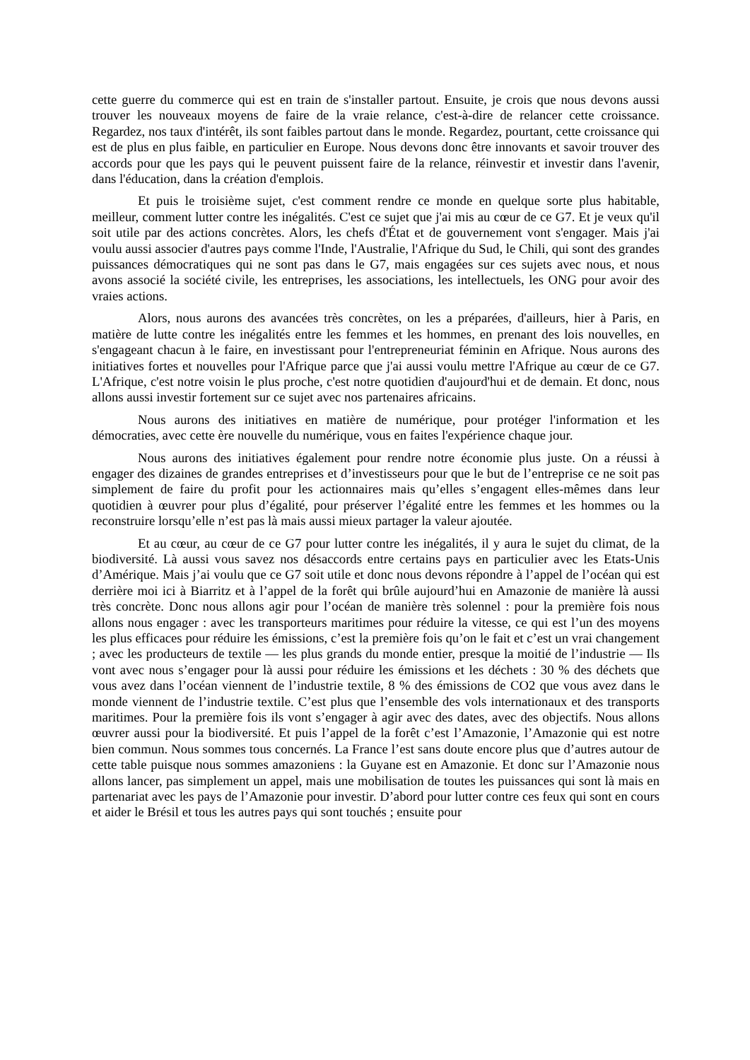cette guerre du commerce qui est en train de s'installer partout. Ensuite, je crois que nous devons aussi trouver les nouveaux moyens de faire de la vraie relance, c'est-à-dire de relancer cette croissance. Regardez, nos taux d'intérêt, ils sont faibles partout dans le monde. Regardez, pourtant, cette croissance qui est de plus en plus faible, en particulier en Europe. Nous devons donc être innovants et savoir trouver des accords pour que les pays qui le peuvent puissent faire de la relance, réinvestir et investir dans l'avenir, dans l'éducation, dans la création d'emplois.
Et puis le troisième sujet, c'est comment rendre ce monde en quelque sorte plus habitable, meilleur, comment lutter contre les inégalités. C'est ce sujet que j'ai mis au cœur de ce G7. Et je veux qu'il soit utile par des actions concrètes. Alors, les chefs d'État et de gouvernement vont s'engager. Mais j'ai voulu aussi associer d'autres pays comme l'Inde, l'Australie, l'Afrique du Sud, le Chili, qui sont des grandes puissances démocratiques qui ne sont pas dans le G7, mais engagées sur ces sujets avec nous, et nous avons associé la société civile, les entreprises, les associations, les intellectuels, les ONG pour avoir des vraies actions.
Alors, nous aurons des avancées très concrètes, on les a préparées, d'ailleurs, hier à Paris, en matière de lutte contre les inégalités entre les femmes et les hommes, en prenant des lois nouvelles, en s'engageant chacun à le faire, en investissant pour l'entrepreneuriat féminin en Afrique. Nous aurons des initiatives fortes et nouvelles pour l'Afrique parce que j'ai aussi voulu mettre l'Afrique au cœur de ce G7. L'Afrique, c'est notre voisin le plus proche, c'est notre quotidien d'aujourd'hui et de demain. Et donc, nous allons aussi investir fortement sur ce sujet avec nos partenaires africains.
Nous aurons des initiatives en matière de numérique, pour protéger l'information et les démocraties, avec cette ère nouvelle du numérique, vous en faites l'expérience chaque jour.
Nous aurons des initiatives également pour rendre notre économie plus juste. On a réussi à engager des dizaines de grandes entreprises et d’investisseurs pour que le but de l’entreprise ce ne soit pas simplement de faire du profit pour les actionnaires mais qu’elles s’engagent elles-mêmes dans leur quotidien à œuvrer pour plus d’égalité, pour préserver l’égalité entre les femmes et les hommes ou la reconstruire lorsqu’elle n’est pas là mais aussi mieux partager la valeur ajoutée.
Et au cœur, au cœur de ce G7 pour lutter contre les inégalités, il y aura le sujet du climat, de la biodiversité. Là aussi vous savez nos désaccords entre certains pays en particulier avec les Etats-Unis d’Amérique. Mais j’ai voulu que ce G7 soit utile et donc nous devons répondre à l’appel de l’océan qui est derrière moi ici à Biarritz et à l’appel de la forêt qui brûle aujourd’hui en Amazonie de manière là aussi très concrète. Donc nous allons agir pour l’océan de manière très solennel : pour la première fois nous allons nous engager : avec les transporteurs maritimes pour réduire la vitesse, ce qui est l’un des moyens les plus efficaces pour réduire les émissions, c’est la première fois qu’on le fait et c’est un vrai changement ; avec les producteurs de textile — les plus grands du monde entier, presque la moitié de l’industrie — Ils vont avec nous s’engager pour là aussi pour réduire les émissions et les déchets : 30 % des déchets que vous avez dans l’océan viennent de l’industrie textile, 8 % des émissions de CO2 que vous avez dans le monde viennent de l’industrie textile. C’est plus que l’ensemble des vols internationaux et des transports maritimes. Pour la première fois ils vont s’engager à agir avec des dates, avec des objectifs. Nous allons œuvrer aussi pour la biodiversité. Et puis l’appel de la forêt c’est l’Amazonie, l’Amazonie qui est notre bien commun. Nous sommes tous concernés. La France l’est sans doute encore plus que d’autres autour de cette table puisque nous sommes amazoniens : la Guyane est en Amazonie. Et donc sur l’Amazonie nous allons lancer, pas simplement un appel, mais une mobilisation de toutes les puissances qui sont là mais en partenariat avec les pays de l’Amazonie pour investir. D’abord pour lutter contre ces feux qui sont en cours et aider le Brésil et tous les autres pays qui sont touchés ; ensuite pour